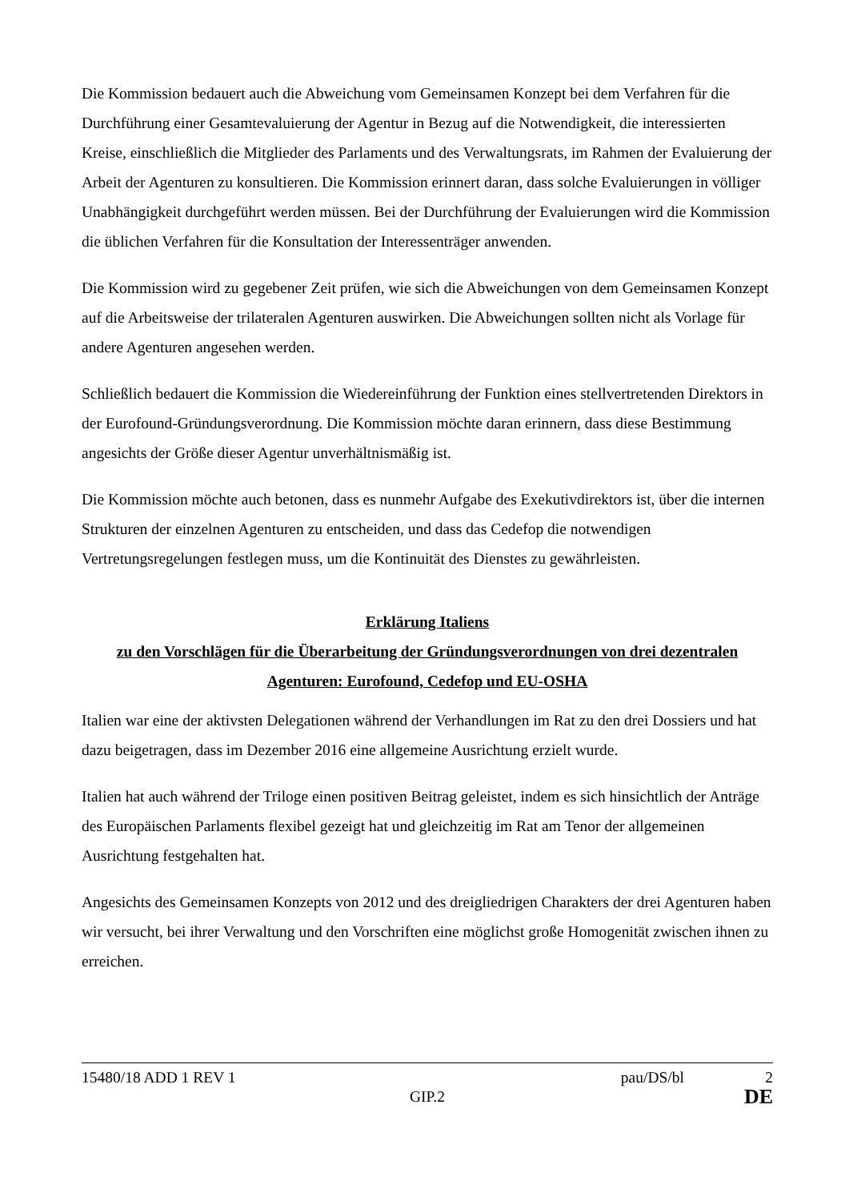Die Kommission bedauert auch die Abweichung vom Gemeinsamen Konzept bei dem Verfahren für die Durchführung einer Gesamtevaluierung der Agentur in Bezug auf die Notwendigkeit, die interessierten Kreise, einschließlich die Mitglieder des Parlaments und des Verwaltungsrats, im Rahmen der Evaluierung der Arbeit der Agenturen zu konsultieren. Die Kommission erinnert daran, dass solche Evaluierungen in völliger Unabhängigkeit durchgeführt werden müssen. Bei der Durchführung der Evaluierungen wird die Kommission die üblichen Verfahren für die Konsultation der Interessenträger anwenden.
Die Kommission wird zu gegebener Zeit prüfen, wie sich die Abweichungen von dem Gemeinsamen Konzept auf die Arbeitsweise der trilateralen Agenturen auswirken. Die Abweichungen sollten nicht als Vorlage für andere Agenturen angesehen werden.
Schließlich bedauert die Kommission die Wiedereinführung der Funktion eines stellvertretenden Direktors in der Eurofound-Gründungsverordnung. Die Kommission möchte daran erinnern, dass diese Bestimmung angesichts der Größe dieser Agentur unverhältnismäßig ist.
Die Kommission möchte auch betonen, dass es nunmehr Aufgabe des Exekutivdirektors ist, über die internen Strukturen der einzelnen Agenturen zu entscheiden, und dass das Cedefop die notwendigen Vertretungsregelungen festlegen muss, um die Kontinuität des Dienstes zu gewährleisten.
Erklärung Italiens
zu den Vorschlägen für die Überarbeitung der Gründungsverordnungen von drei dezentralen Agenturen: Eurofound, Cedefop und EU-OSHA
Italien war eine der aktivsten Delegationen während der Verhandlungen im Rat zu den drei Dossiers und hat dazu beigetragen, dass im Dezember 2016 eine allgemeine Ausrichtung erzielt wurde.
Italien hat auch während der Triloge einen positiven Beitrag geleistet, indem es sich hinsichtlich der Anträge des Europäischen Parlaments flexibel gezeigt hat und gleichzeitig im Rat am Tenor der allgemeinen Ausrichtung festgehalten hat.
Angesichts des Gemeinsamen Konzepts von 2012 und des dreigliedrigen Charakters der drei Agenturen haben wir versucht, bei ihrer Verwaltung und den Vorschriften eine möglichst große Homogenität zwischen ihnen zu erreichen.
15480/18 ADD 1 REV 1 pau/DS/bl 2
GIP.2 DE